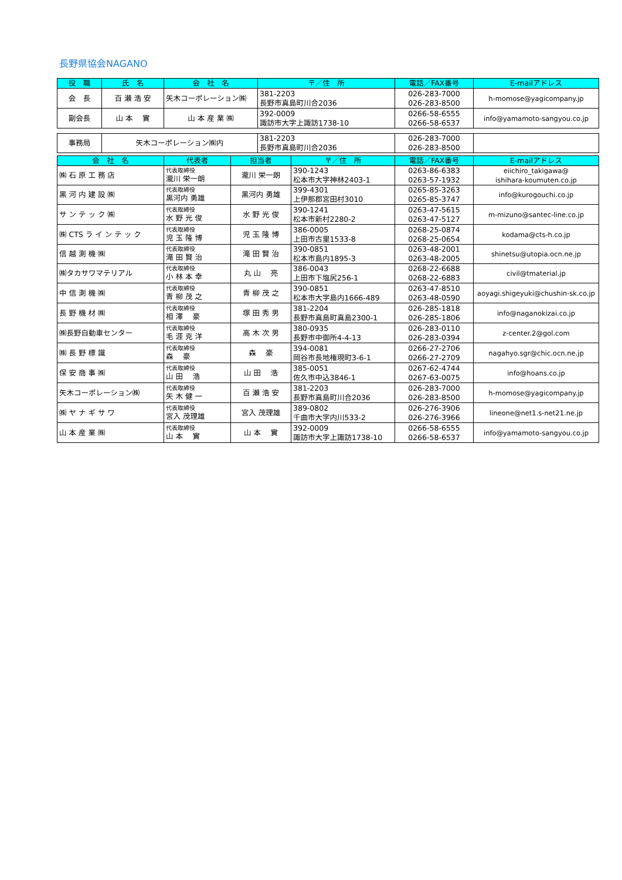長野県協会NAGANO
| 役 職 | 氏 名 | 会 社 名 | 〒／住 所 | 電話／FAX番号 | E-mailアドレス |
| --- | --- | --- | --- | --- | --- |
| 会 長 | 百 瀬 浩 安 | 矢木コーポレーション㈱ | 381-2203 長野市真島町川合2036 | 026-283-7000 026-283-8500 | h-momose@yagicompany.jp |
| 副会長 | 山 本 實 | 山 本 産 業 ㈱ | 392-0009 諏訪市大字上諏訪1738-10 | 0266-58-6555 0266-58-6537 | info@yamamoto-sangyou.co.jp |
| 事務局 | 矢木コーポレーション㈱内 | 381-2203 長野市真島町川合2036 | 026-283-7000 026-283-8500 | |
| 会 社 名 | 代表者 | 担当者 | 〒／住 所 | 電話／FAX番号 | E-mailアドレス |
| --- | --- | --- | --- | --- | --- |
| ㈱ 石 原 工 務 店 | 代表取締役 瀧川 栄一朗 | 瀧川 栄一朗 | 390-1243 松本市大字神林2403-1 | 0263-86-6383 0263-57-1932 | eiichiro_takigawa@ ishihara-koumuten.co.jp |
| 黒 河 内 建 設 ㈱ | 代表取締役 黒河内 勇雄 | 黒河内 勇雄 | 399-4301 上伊那郡宮田村3010 | 0265-85-3263 0265-85-3747 | info@kurogouchi.co.jp |
| サ ン テ ッ ク ㈱ | 代表取締役 水 野 光 俊 | 水 野 光 俊 | 390-1241 松本市新村2280-2 | 0263-47-5615 0263-47-5127 | m-mizuno@santec-line.co.jp |
| ㈱ CTS ラ イ ン テ ッ ク | 代表取締役 児 玉 隆 博 | 児 玉 隆 博 | 386-0005 上田市古里1533-8 | 0268-25-0874 0268-25-0654 | kodama@cts-h.co.jp |
| 信 越 測 機 ㈱ | 代表取締役 滝 田 賢 治 | 滝 田 賢 治 | 390-0851 松本市島内1895-3 | 0263-48-2001 0263-48-2005 | shinetsu@utopia.ocn.ne.jp |
| ㈱タカサワマテリアル | 代表取締役 小 林 本 幸 | 丸 山 亮 | 386-0043 上田市下塩尻256-1 | 0268-22-6688 0268-22-6883 | civil@tmaterial.jp |
| 中 信 測 機 ㈱ | 代表取締役 青 柳 茂 之 | 青 柳 茂 之 | 390-0851 松本市大字島内1666-489 | 0263-47-8510 0263-48-0590 | aoyagi.shigeyuki@chushin-sk.co.jp |
| 長 野 機 材 ㈱ | 代表取締役 相 澤 豪 | 塚 田 秀 男 | 381-2204 長野市真島町真島2300-1 | 026-285-1818 026-285-1806 | info@naganokizai.co.jp |
| ㈱長野自動車センター | 代表取締役 毛 涯 克 洋 | 高 木 次 男 | 380-0935 長野市中御所4-4-13 | 026-283-0110 026-283-0394 | z-center.2@gol.com |
| ㈱ 長 野 標 識 | 代表取締役 森 豪 | 森 豪 | 394-0081 岡谷市長地権現町3-6-1 | 0266-27-2706 0266-27-2709 | nagahyo.sgr@chic.ocn.ne.jp |
| 保 安 商 事 ㈱ | 代表取締役 山 田 浩 | 山 田 浩 | 385-0051 佐久市中込3846-1 | 0267-62-4744 0267-63-0075 | info@hoans.co.jp |
| 矢木コーポレーション㈱ | 代表取締役 矢 木 健 一 | 百 瀬 浩 安 | 381-2203 長野市真島町川合2036 | 026-283-7000 026-283-8500 | h-momose@yagicompany.jp |
| ㈱ ヤ ナ ギ サ ワ | 代表取締役 宮入 茂理雄 | 宮入 茂理雄 | 389-0802 千曲市大字内川533-2 | 026-276-3906 026-276-3966 | lineone@net1.s-net21.ne.jp |
| 山 本 産 業 ㈱ | 代表取締役 山 本 實 | 山 本 實 | 392-0009 諏訪市大字上諏訪1738-10 | 0266-58-6555 0266-58-6537 | info@yamamoto-sangyou.co.jp |